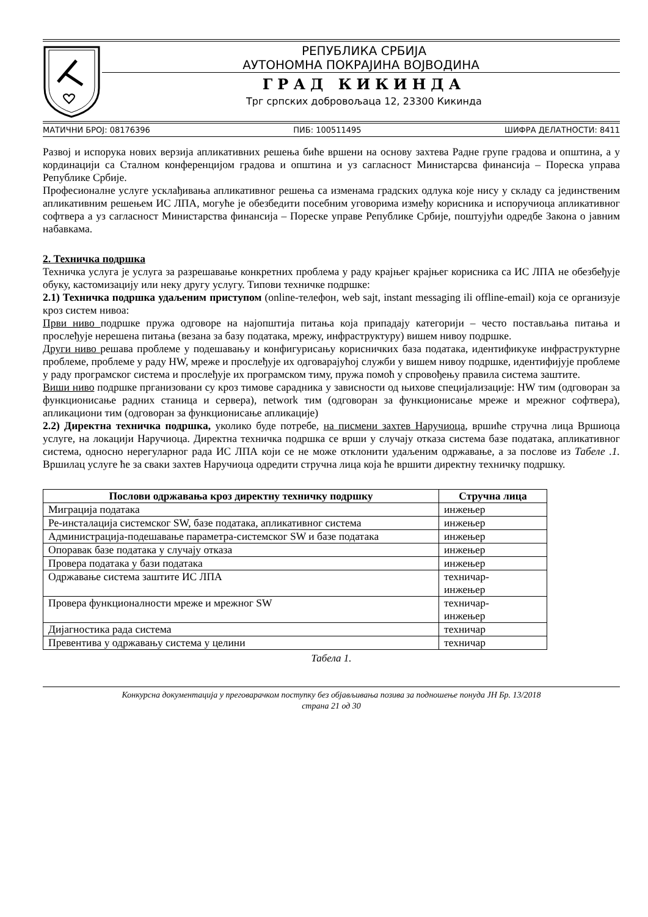РЕПУБЛИКА СРБИЈА
АУТОНОМНА ПОКРАЈИНА ВОЈВОДИНА
ГРАД КИКИНДА
Трг српских добровољаца 12, 23300 Кикинда
МАТИЧНИ БРОЈ: 08176396 ПИБ: 100511495 ШИФРА ДЕЛАТНОСТИ: 8411
Развој и испорука нових верзија апликативних решења биће вршени на основу захтева Радне групе градова и општина, а у кординацији са Сталном конференцијом градова и општина и уз сагласност Министарсва финансија – Пореска управа Републике Србије.
Професионалне услуге усклађивања апликативног решења са изменама градских одлука које нису у складу са јединственим апликативним решењем ИС ЛПА, могуће је обезбедити посебним уговорима између корисника и испоручиоца апликативног софтвера а уз сагласност Министарства финансија – Пореске управе Републике Србије, поштујући одредбе Закона о јавним набавкама.
2. Техничка подршка
Техничка услуга је услуга за разрешавање конкретних проблема у раду крајњег крајњег корисника са ИС ЛПА не обезбеђује обуку, кастомизацију или неку другу услугу. Типови техничке подршке:
2.1) Техничка подршка удаљеним приступом (online-телефон, web sajt, instant messaging ili offline-email) која се организује кроз систем нивоа:
Први ниво подршке пружа одговоре на најопштија питања која припадају категорији – често постављања питања и прослеђује нерешена питања (везана за базу података, мрежу, инфраструктуру) вишем нивоу подршке.
Други ниво решава проблеме у подешавању и конфигурисању корисничких база података, идентификуке инфраструктурне проблеме, проблеме у раду HW, мреже и прослеђује их одговарајућој служби у вишем нивоу подршке, идентифијује проблеме у раду програмског система и прослеђује их програмском тиму, пружа помоћ у спровођењу правила система заштите.
Виши ниво подршке прганизовани су кроз тимове сарадника у зависности од њихове специјализације: HW тим (одговоран за функционисање радних станица и сервера), network тим (одговоран за функционисање мреже и мрежног софтвера), апликациони тим (одговоран за функционисање апликације)
2.2) Директна техничка подршка, уколико буде потребе, на писмени захтев Наручиоца, вршиће стручна лица Вршиоца услуге, на локацији Наручиоца. Директна техничка подршка се врши у случају отказа система базе података, апликативног система, односно нерегуларног рада ИС ЛПА који се не може отклонити удаљеним одржавање, а за послове из Табеле .1. Вршилац услуге ће за сваки захтев Наручиоца одредити стручна лица која ће вршити директну техничку подршку.
| Послови одржавања кроз директну техничку подршку | Стручна лица |
| --- | --- |
| Миграција података | инжењер |
| Ре-инсталација системског SW, базе података, апликативног система | инжењер |
| Администрација-подешавање параметра-системског SW и базе података | инжењер |
| Опоравак базе података у случају отказа | инжењер |
| Провера података у бази података | инжењер |
| Одржавање система заштите ИС ЛПА | техничар- инжењер |
| Провера функционалности мреже и мрежног SW | техничар- инжењер |
| Дијагностика рада система | техничар |
| Превентива у одржавању система у целини | техничар |
Табела 1.
Конкурсна документација у преговарачком поступку без објављивања позива за подношење понуда ЈН Бр. 13/2018
страна 21 од 30